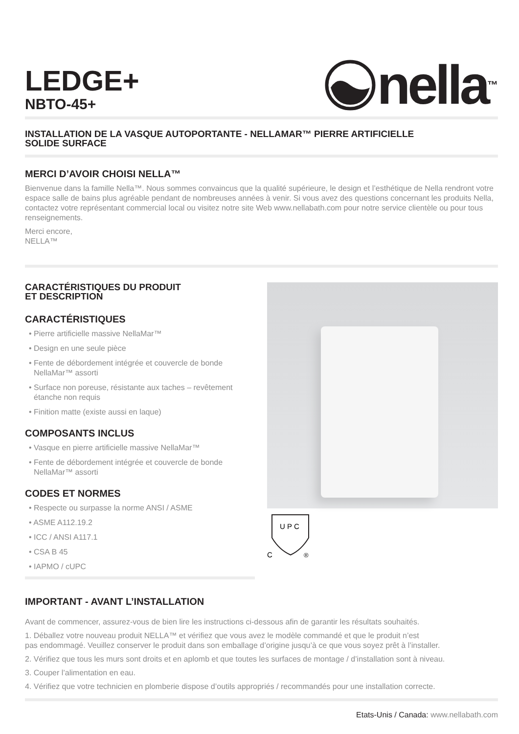LEDGE+
NBTO-45+
nella<sup>™</sup>
INSTALLATION DE LA VASQUE AUTOPORTANTE - NELLAMAR™ PIERRE ARTIFICIELLE
SOLIDE SURFACE
MERCI D’AVOIR CHOISI NELLA™
Bienvenue dans la famille Nella™. Nous sommes convaincus que la qualité supérieure, le design et l’esthétique de Nella rendront votre espace salle de bains plus agréable pendant de nombreuses années à venir. Si vous avez des questions concernant les produits Nella, contactez votre représentant commercial local ou visitez notre site Web www.nellabath.com pour notre service clientèle ou pour tous renseignements.
Merci encore,
NELLA™
CARACTÉRISTIQUES DU PRODUIT
ET DESCRIPTION
CARACTÉRISTIQUES
• Pierre artificielle massive NellaMar™
• Design en une seule pièce
• Fente de débordement intégrée et couvercle de bonde NellaMar™ assorti
• Surface non poreuse, résistante aux taches – revêtement étanche non requis
• Finition matte (existe aussi en laque)
COMPOSANTS INCLUS
• Vasque en pierre artificielle massive NellaMar™
• Fente de débordement intégrée et couvercle de bonde NellaMar™ assorti
CODES ET NORMES
• Respecte ou surpasse la norme ANSI / ASME
• ASME A112.19.2
• ICC / ANSI A117.1
• CSA B 45
• IAPMO / cUPC
U P C
C
®
IMPORTANT - AVANT L’INSTALLATION
Avant de commencer, assurez-vous de bien lire les instructions ci-dessous afin de garantir les résultats souhaités.
1. Déballez votre nouveau produit NELLA™ et vérifiez que vous avez le modèle commandé et que le produit n’est
pas endommagé. Veuillez conserver le produit dans son emballage d’origine jusqu’à ce que vous soyez prêt à l’installer.
2. Vérifiez que tous les murs sont droits et en aplomb et que toutes les surfaces de montage / d’installation sont à niveau.
3. Couper l’alimentation en eau.
4. Vérifiez que votre technicien en plomberie dispose d’outils appropriés / recommandés pour une installation correcte.
Etats-Unis / Canada: www.nellabath.com